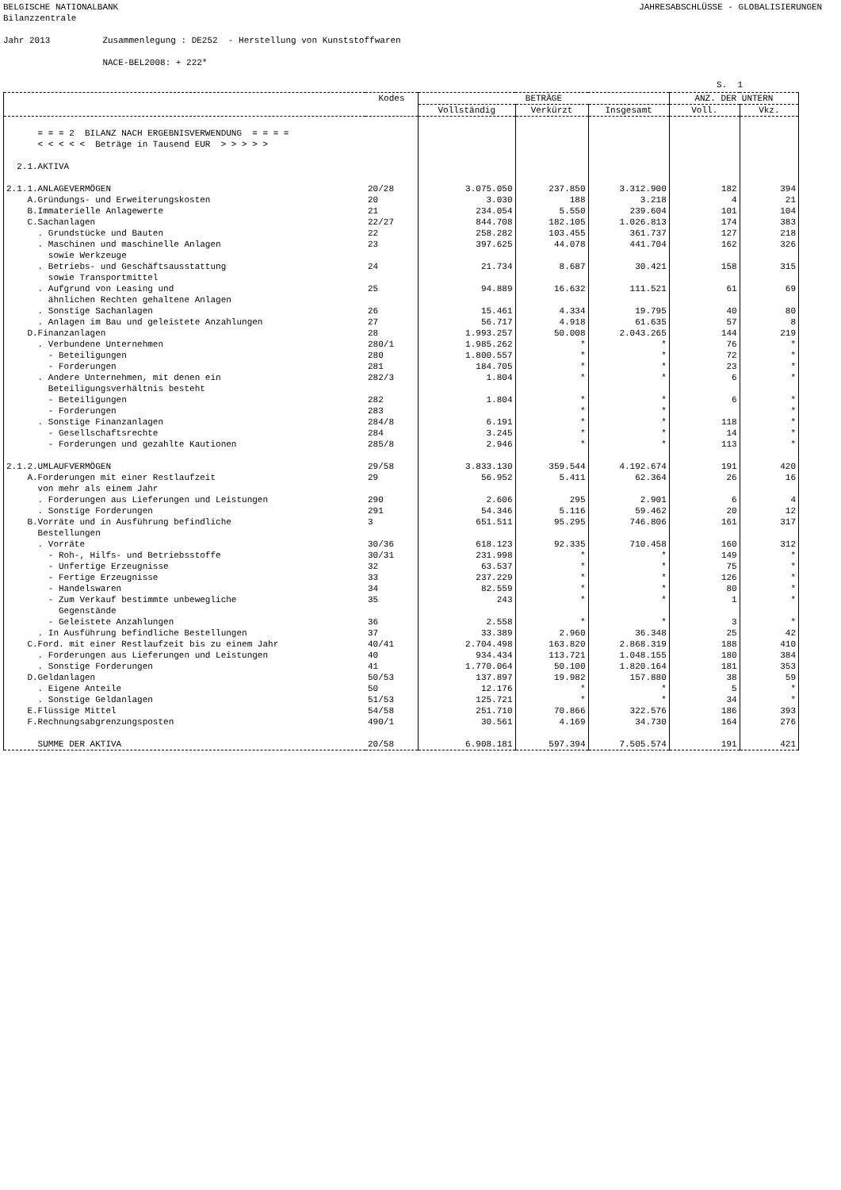BELGISCHE NATIONALBANK JAHRESABSCHLÜSSE - GLOBALISIERUNGEN
Bilanzzentrale Jahr 2013 Zusammenlegung : DE252 - Herstellung von Kunststoffwaren NACE-BEL2008: + 222*
S. 1
| | Kodes | BETRÄGE | | | ANZ. DER UNTERN | |
| --- | --- | --- | --- | --- | --- | --- |
| | | Vollständig | Verkürzt | Insgesamt | Voll. | Vkz. |
| = = = 2 BILANZ NACH ERGEBNISVERWENDUNG = = = = < < < < < Beträge in Tausend EUR > > > > > | | | | | | |
| 2.1.AKTIVA | | | | | | |
| 2.1.1.ANLAGEVERMÖGEN | 20/28 | 3.075.050 | 237.850 | 3.312.900 | 182 | 394 |
| A.Gründungs- und Erweiterungskosten | 20 | 3.030 | 188 | 3.218 | 4 | 21 |
| B.Immaterielle Anlagewerte | 21 | 234.054 | 5.550 | 239.604 | 101 | 104 |
| C.Sachanlagen | 22/27 | 844.708 | 182.105 | 1.026.813 | 174 | 383 |
| . Grundstücke und Bauten | 22 | 258.282 | 103.455 | 361.737 | 127 | 218 |
| . Maschinen und maschinelle Anlagen sowie Werkzeuge | 23 | 397.625 | 44.078 | 441.704 | 162 | 326 |
| . Betriebs- und Geschäftsausstattung sowie Transportmittel | 24 | 21.734 | 8.687 | 30.421 | 158 | 315 |
| . Aufgrund von Leasing und ähnlichen Rechten gehaltene Anlagen | 25 | 94.889 | 16.632 | 111.521 | 61 | 69 |
| . Sonstige Sachanlagen | 26 | 15.461 | 4.334 | 19.795 | 40 | 80 |
| . Anlagen im Bau und geleistete Anzahlungen | 27 | 56.717 | 4.918 | 61.635 | 57 | 8 |
| D.Finanzanlagen | 28 | 1.993.257 | 50.008 | 2.043.265 | 144 | 219 |
| . Verbundene Unternehmen | 280/1 | 1.985.262 | * | * | 76 | * |
| - Beteiligungen | 280 | 1.800.557 | * | * | 72 | * |
| - Forderungen | 281 | 184.705 | * | * | 23 | * |
| . Andere Unternehmen, mit denen ein Beteiligungsverhältnis besteht | 282/3 | 1.804 | * | * | 6 | * |
| - Beteiligungen | 282 | 1.804 | * | * | 6 | * |
| - Forderungen | 283 | | * | * | | * |
| . Sonstige Finanzanlagen | 284/8 | 6.191 | * | * | 118 | * |
| - Gesellschaftsrechte | 284 | 3.245 | * | * | 14 | * |
| - Forderungen und gezahlte Kautionen | 285/8 | 2.946 | * | * | 113 | * |
| 2.1.2.UMLAUFVERMÖGEN | 29/58 | 3.833.130 | 359.544 | 4.192.674 | 191 | 420 |
| A.Forderungen mit einer Restlaufzeit von mehr als einem Jahr | 29 | 56.952 | 5.411 | 62.364 | 26 | 16 |
| . Forderungen aus Lieferungen und Leistungen | 290 | 2.606 | 295 | 2.901 | 6 | 4 |
| . Sonstige Forderungen | 291 | 54.346 | 5.116 | 59.462 | 20 | 12 |
| B.Vorräte und in Ausführung befindliche Bestellungen | 3 | 651.511 | 95.295 | 746.806 | 161 | 317 |
| . Vorräte | 30/36 | 618.123 | 92.335 | 710.458 | 160 | 312 |
| - Roh-, Hilfs- und Betriebsstoffe | 30/31 | 231.998 | * | * | 149 | * |
| - Unfertige Erzeugnisse | 32 | 63.537 | * | * | 75 | * |
| - Fertige Erzeugnisse | 33 | 237.229 | * | * | 126 | * |
| - Handelswaren | 34 | 82.559 | * | * | 80 | * |
| - Zum Verkauf bestimmte unbewegliche Gegenstände | 35 | 243 | * | * | 1 | * |
| - Geleistete Anzahlungen | 36 | 2.558 | * | * | 3 | * |
| . In Ausführung befindliche Bestellungen | 37 | 33.389 | 2.960 | 36.348 | 25 | 42 |
| C.Ford. mit einer Restlaufzeit bis zu einem Jahr | 40/41 | 2.704.498 | 163.820 | 2.868.319 | 188 | 410 |
| . Forderungen aus Lieferungen und Leistungen | 40 | 934.434 | 113.721 | 1.048.155 | 180 | 384 |
| . Sonstige Forderungen | 41 | 1.770.064 | 50.100 | 1.820.164 | 181 | 353 |
| D.Geldanlagen | 50/53 | 137.897 | 19.982 | 157.880 | 38 | 59 |
| . Eigene Anteile | 50 | 12.176 | * | * | 5 | * |
| . Sonstige Geldanlagen | 51/53 | 125.721 | * | * | 34 | * |
| E.Flüssige Mittel | 54/58 | 251.710 | 70.866 | 322.576 | 186 | 393 |
| F.Rechnungsabgrenzungsposten | 490/1 | 30.561 | 4.169 | 34.730 | 164 | 276 |
| SUMME DER AKTIVA | 20/58 | 6.908.181 | 597.394 | 7.505.574 | 191 | 421 |